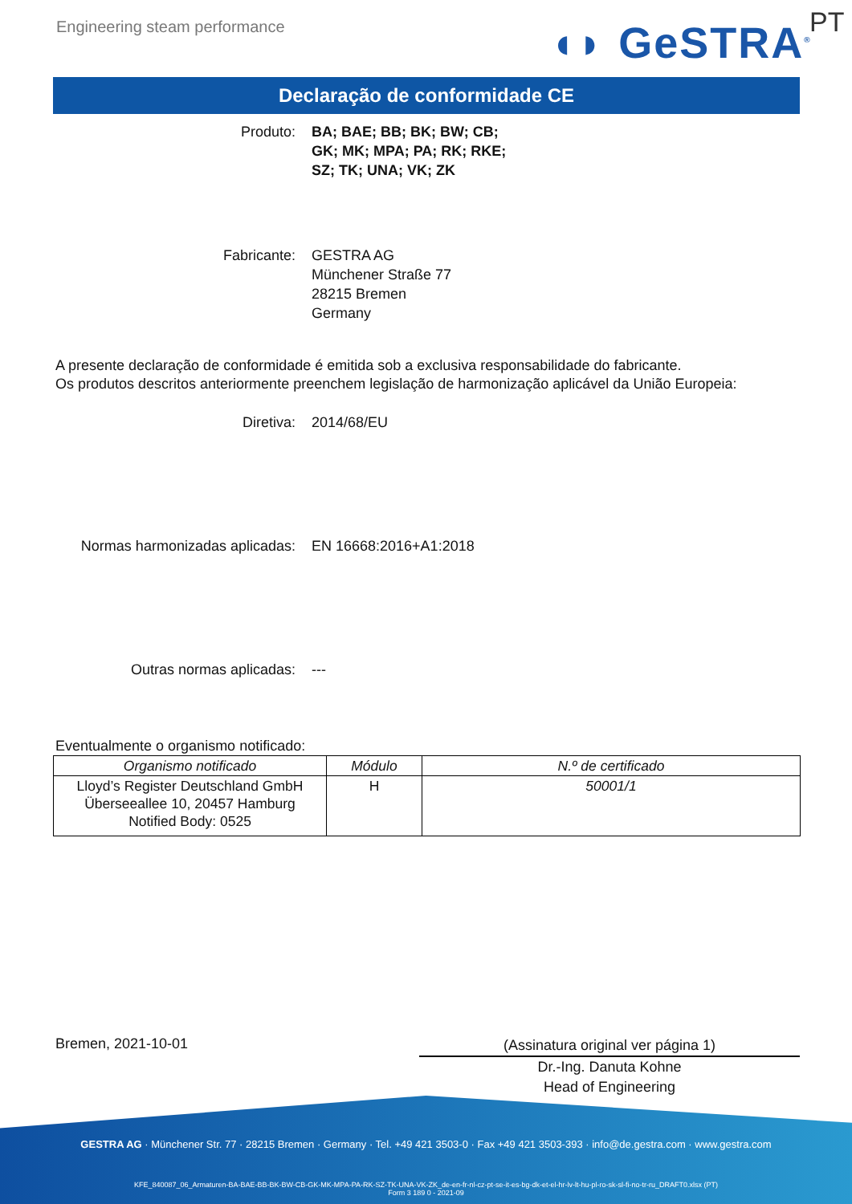Engineering steam performance ◖◗ GeSTRA<sup>®</sup> PT
Declaração de conformidade CE
Produto: BA; BAE; BB; BK; BW; CB;
GK; MK; MPA; PA; RK; RKE;
SZ; TK; UNA; VK; ZK
Fabricante: GESTRA AG
Münchener Straße 77
28215 Bremen
Germany
A presente declaração de conformidade é emitida sob a exclusiva responsabilidade do fabricante.
Os produtos descritos anteriormente preenchem legislação de harmonização aplicável da União Europeia:
Diretiva: 2014/68/EU
Normas harmonizadas aplicadas: EN 16668:2016+A1:2018
Outras normas aplicadas: ---
Eventualmente o organismo notificado:
| Organismo notificado | Módulo | N.º de certificado |
| --- | --- | --- |
| Lloyd’s Register Deutschland GmbH Überseeallee 10, 20457 Hamburg Notified Body: 0525 | H | 50001/1 |
Bremen, 2021-10-01
(Assinatura original ver página 1)
Dr.-Ing. Danuta Kohne
Head of Engineering
GESTRA AG · Münchener Str. 77 · 28215 Bremen · Germany · Tel. +49 421 3503-0 · Fax +49 421 3503-393 · info@de.gestra.com · www.gestra.com
KFE_840087_06_Armaturen-BA-BAE-BB-BK-BW-CB-GK-MK-MPA-PA-RK-SZ-TK-UNA-VK-ZK_de-en-fr-nl-cz-pt-se-it-es-bg-dk-et-el-hr-lv-lt-hu-pl-ro-sk-sl-fi-no-tr-ru_DRAFT0.xlsx (PT)
Form 3 189 0 - 2021-09